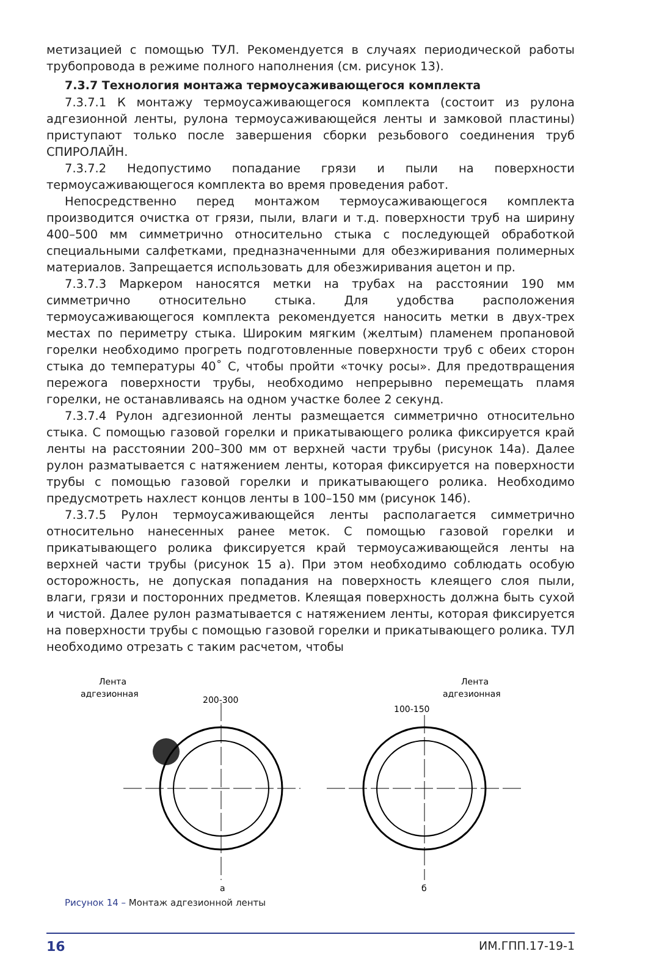метизацией с помощью ТУЛ. Рекомендуется в случаях периодической работы трубопровода в режиме полного наполнения (см. рисунок 13).
7.3.7 Технология монтажа термоусаживающегося комплекта
7.3.7.1 К монтажу термоусаживающегося комплекта (состоит из рулона адгезионной ленты, рулона термоусаживающейся ленты и замковой пластины) приступают только после завершения сборки резьбового соединения труб СПИРОЛАЙН.
7.3.7.2 Недопустимо попадание грязи и пыли на поверхности термоусаживающегося комплекта во время проведения работ.
Непосредственно перед монтажом термоусаживающегося комплекта производится очистка от грязи, пыли, влаги и т.д. поверхности труб на ширину 400–500 мм симметрично относительно стыка с последующей обработкой специальными салфетками, предназначенными для обезжиривания полимерных материалов. Запрещается использовать для обезжиривания ацетон и пр.
7.3.7.3 Маркером наносятся метки на трубах на расстоянии 190 мм симметрично относительно стыка. Для удобства расположения термоусаживающегося комплекта рекомендуется наносить метки в двух-трех местах по периметру стыка. Широким мягким (желтым) пламенем пропановой горелки необходимо прогреть подготовленные поверхности труб с обеих сторон стыка до температуры 40˚ С, чтобы пройти «точку росы». Для предотвращения пережога поверхности трубы, необходимо непрерывно перемещать пламя горелки, не останавливаясь на одном участке более 2 секунд.
7.3.7.4 Рулон адгезионной ленты размещается симметрично относительно стыка. С помощью газовой горелки и прикатывающего ролика фиксируется край ленты на расстоянии 200–300 мм от верхней части трубы (рисунок 14а). Далее рулон разматывается с натяжением ленты, которая фиксируется на поверхности трубы с помощью газовой горелки и прикатывающего ролика. Необходимо предусмотреть нахлест концов ленты в 100–150 мм (рисунок 14б).
7.3.7.5 Рулон термоусаживающейся ленты располагается симметрично относительно нанесенных ранее меток. С помощью газовой горелки и прикатывающего ролика фиксируется край термоусаживающейся ленты на верхней части трубы (рисунок 15 а). При этом необходимо соблюдать особую осторожность, не допуская попадания на поверхность клеящего слоя пыли, влаги, грязи и посторонних предметов. Клеящая поверхность должна быть сухой и чистой. Далее рулон разматывается с натяжением ленты, которая фиксируется на поверхности трубы с помощью газовой горелки и прикатывающего ролика. ТУЛ необходимо отрезать с таким расчетом, чтобы
Лента
адгезионная
200-300
а
Лента
адгезионная
100-150
б
Рисунок 14 – Монтаж адгезионной ленты
16 ИМ.ГПП.17-19-1